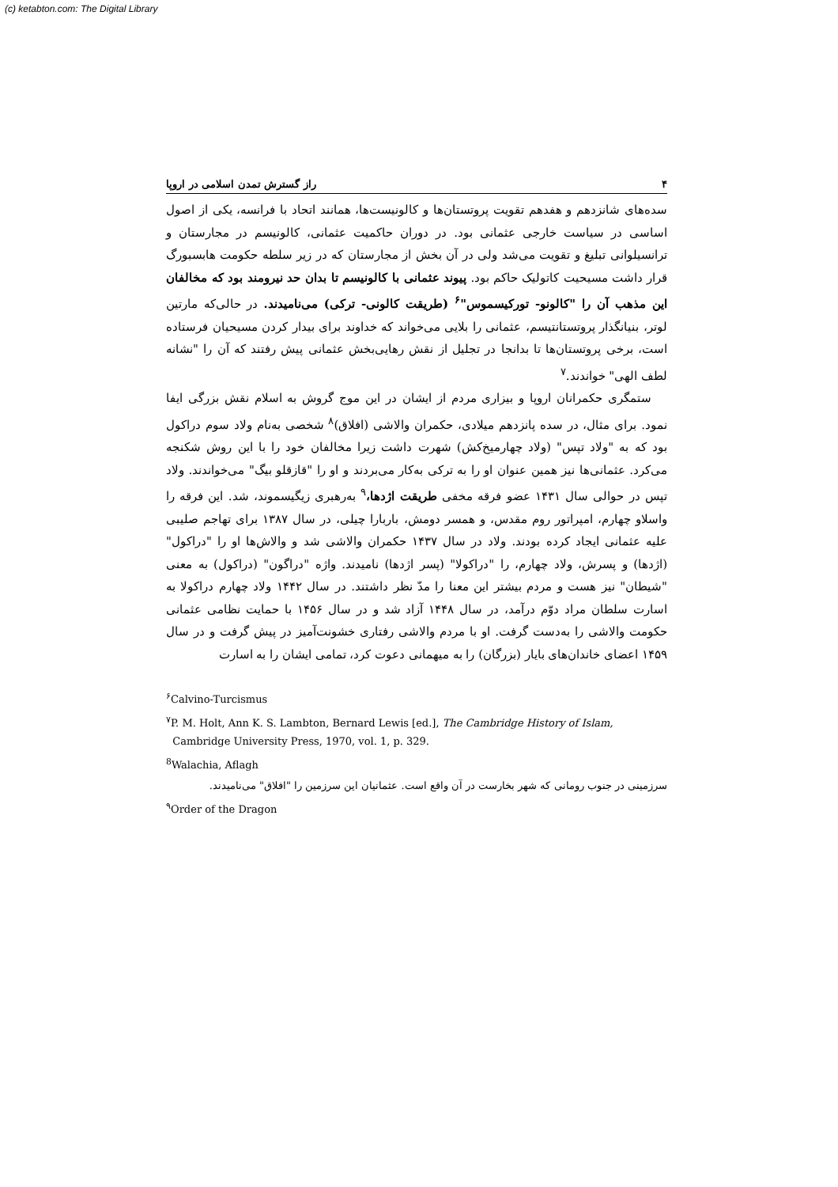(c) ketabton.com: The Digital Library
۴ راز گسترش تمدن اسلامی در اروپا
سده‌های شانزدهم و هفدهم تقویت پروتستان‌ها و کالونیست‌ها، همانند اتحاد با فرانسه، یکی از اصول اساسی در سیاست خارجی عثمانی بود. در دوران حاکمیت عثمانی، کالونیسم در مجارستان و ترانسیلوانی تبلیغ و تقویت می‌شد ولی در آن بخش از مجارستان که در زیر سلطه حکومت هابسبورگ قرار داشت مسیحیت کاتولیک حاکم بود. پیوند عثمانی با کالونیسم تا بدان حد نیرومند بود که مخالفان این مذهب آن را "کالونو- تورکیسموس"<sup>۶</sup> (طریقت کالونی- ترکی) می‌نامیدند. در حالی‌که مارتین لوتر، بنیانگذار پروتستانتیسم، عثمانی را بلایی می‌خواند که خداوند برای بیدار کردن مسیحیان فرستاده است، برخی پروتستان‌ها تا بدانجا در تجلیل از نقش رهایی‌بخش عثمانی پیش رفتند که آن را "نشانه لطف الهی" خواندند.<sup>۷</sup>
ستمگری حکمرانان اروپا و بیزاری مردم از ایشان در این موج گروش به اسلام نقش بزرگی ایفا نمود. برای مثال، در سده پانزدهم میلادی، حکمران والاشی (افلاق)<sup>۸</sup> شخصی به‌نام ولاد سوم دراکول بود که به "ولاد تپس" (ولاد چهارمیخ‌کش) شهرت داشت زیرا مخالفان خود را با این روش شکنجه می‌کرد. عثمانی‌ها نیز همین عنوان او را به ترکی به‌کار می‌بردند و او را "قازقلو بیگ" می‌خواندند. ولاد تپس در حوالی سال ۱۴۳۱ عضو فرقه مخفی طریقت اژدها،<sup>۹</sup> به‌رهبری زیگیسموند، شد. این فرقه را واسلاو چهارم، امپراتور روم مقدس، و همسر دومش، باربارا چیلی، در سال ۱۳۸۷ برای تهاجم صلیبی علیه عثمانی ایجاد کرده بودند. ولاد در سال ۱۴۳۷ حکمران والاشی شد و والاش‌ها او را "دراکول" (اژدها) و پسرش، ولاد چهارم، را "دراکولا" (پسر اژدها) نامیدند. واژه "دراگون" (دراکول) به معنی "شیطان" نیز هست و مردم بیشتر این معنا را مدّ نظر داشتند. در سال ۱۴۴۲ ولاد چهارم دراکولا به اسارت سلطان مراد دوّم درآمد، در سال ۱۴۴۸ آزاد شد و در سال ۱۴۵۶ با حمایت نظامی عثمانی حکومت والاشی را به‌دست گرفت. او با مردم والاشی رفتاری خشونت‌آمیز در پیش گرفت و در سال ۱۴۵۹ اعضای خاندان‌های بایار (بزرگان) را به میهمانی دعوت کرد، تمامی ایشان را به اسارت
<sup>۶</sup> Calvino-Turcismus
<sup>۷</sup> P. M. Holt, Ann K. S. Lambton, Bernard Lewis [ed.], The Cambridge History of Islam,
Cambridge University Press, 1970, vol. 1, p. 329.
<sup>8</sup> Walachia, Aflagh
سرزمینی در جنوب رومانی که شهر بخارست در آن واقع است. عثمانیان این سرزمین را "افلاق" می‌نامیدند.
<sup>۹</sup> Order of the Dragon